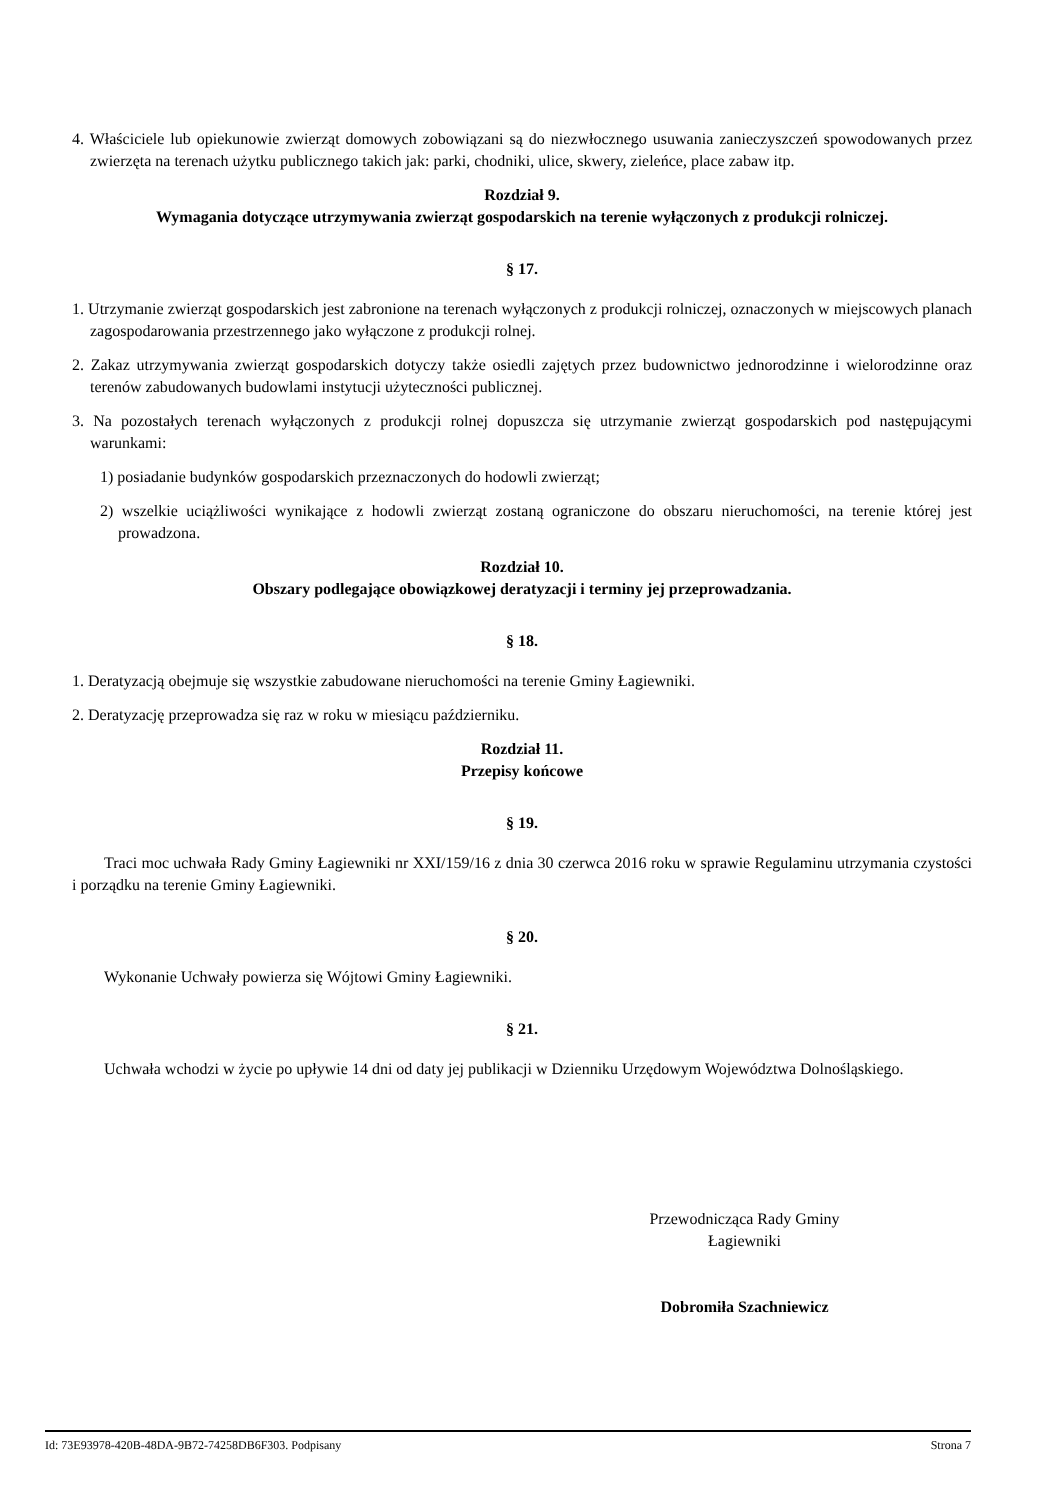4. Właściciele lub opiekunowie zwierząt domowych zobowiązani są do niezwłocznego usuwania zanieczyszczeń spowodowanych przez zwierzęta na terenach użytku publicznego takich jak: parki, chodniki, ulice, skwery, zieleńce, place zabaw itp.
Rozdział 9.
Wymagania dotyczące utrzymywania zwierząt gospodarskich na terenie wyłączonych z produkcji rolniczej.
§ 17.
1. Utrzymanie zwierząt gospodarskich jest zabronione na terenach wyłączonych z produkcji rolniczej, oznaczonych w miejscowych planach zagospodarowania przestrzennego jako wyłączone z produkcji rolnej.
2. Zakaz utrzymywania zwierząt gospodarskich dotyczy także osiedli zajętych przez budownictwo jednorodzinne i wielorodzinne oraz terenów zabudowanych budowlami instytucji użyteczności publicznej.
3. Na pozostałych terenach wyłączonych z produkcji rolnej dopuszcza się utrzymanie zwierząt gospodarskich pod następującymi warunkami:
1) posiadanie budynków gospodarskich przeznaczonych do hodowli zwierząt;
2) wszelkie uciążliwości wynikające z hodowli zwierząt zostaną ograniczone do obszaru nieruchomości, na terenie której jest prowadzona.
Rozdział 10.
Obszary podlegające obowiązkowej deratyzacji i terminy jej przeprowadzania.
§ 18.
1. Deratyzacją obejmuje się wszystkie zabudowane nieruchomości na terenie Gminy Łagiewniki.
2. Deratyzację przeprowadza się raz w roku w miesiącu październiku.
Rozdział 11.
Przepisy końcowe
§ 19.
Traci moc uchwała Rady Gminy Łagiewniki nr XXI/159/16 z dnia 30 czerwca 2016 roku w sprawie Regulaminu utrzymania czystości i porządku na terenie Gminy Łagiewniki.
§ 20.
Wykonanie Uchwały powierza się Wójtowi Gminy Łagiewniki.
§ 21.
Uchwała wchodzi w życie po upływie 14 dni od daty jej publikacji w Dzienniku Urzędowym Województwa Dolnośląskiego.
Przewodnicząca Rady Gminy
Łagiewniki
Dobromiła Szachniewicz
Id: 73E93978-420B-48DA-9B72-74258DB6F303. Podpisany Strona 7